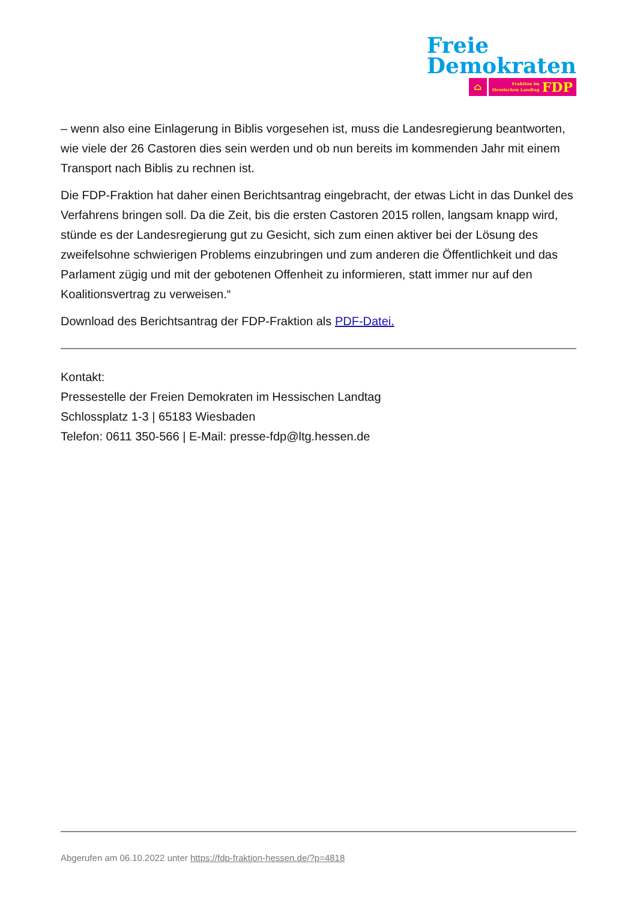Freie
Demokraten
⌂
Fraktion im
Hessischen Landtag
FDP
– wenn also eine Einlagerung in Biblis vorgesehen ist, muss die Landesregierung beantworten, wie viele der 26 Castoren dies sein werden und ob nun bereits im kommenden Jahr mit einem Transport nach Biblis zu rechnen ist.
Die FDP-Fraktion hat daher einen Berichtsantrag eingebracht, der etwas Licht in das Dunkel des Verfahrens bringen soll. Da die Zeit, bis die ersten Castoren 2015 rollen, langsam knapp wird, stünde es der Landesregierung gut zu Gesicht, sich zum einen aktiver bei der Lösung des zweifelsohne schwierigen Problems einzubringen und zum anderen die Öffentlichkeit und das Parlament zügig und mit der gebotenen Offenheit zu informieren, statt immer nur auf den Koalitionsvertrag zu verweisen.“
Download des Berichtsantrag der FDP-Fraktion als PDF-Datei.
Kontakt:
Pressestelle der Freien Demokraten im Hessischen Landtag
Schlossplatz 1-3 | 65183 Wiesbaden
Telefon: 0611 350-566 | E-Mail: presse-fdp@ltg.hessen.de
Abgerufen am 06.10.2022 unter https://fdp-fraktion-hessen.de/?p=4818